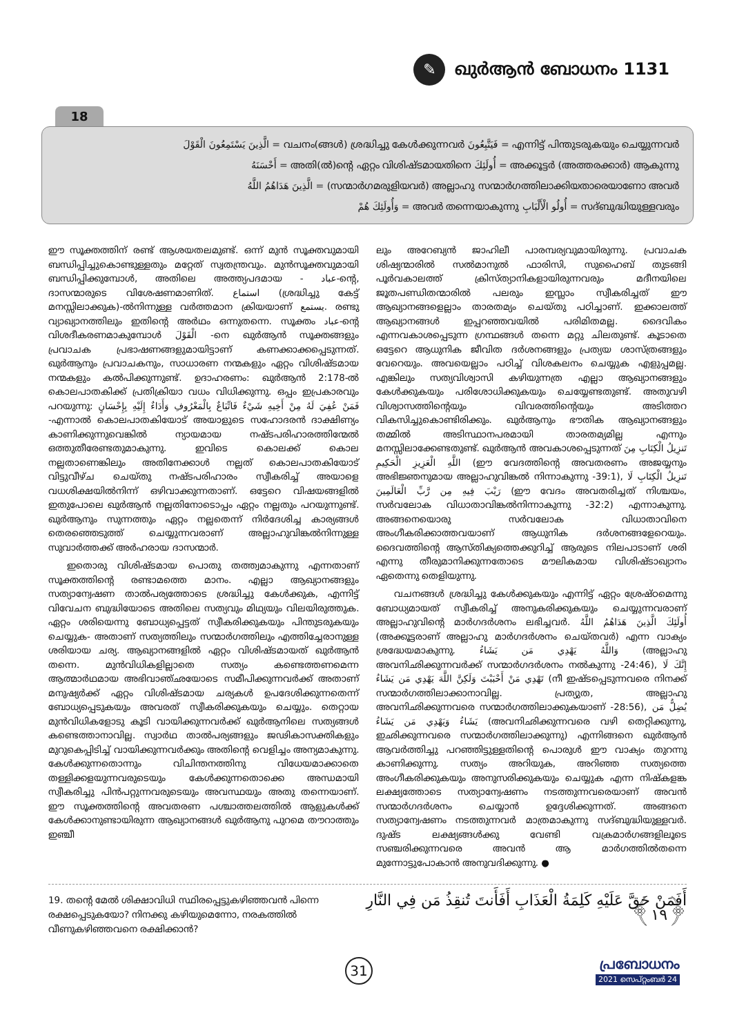✎ ഖുർആൻ ബോധനം 1131
18
الَّذِينَ يَسْتَمِعُونَ الْقَوْلَ = വചനം(ങ്ങൾ) ശ്രദ്ധിച്ചു കേൾക്കുന്നവർ فَيَتَّبِعُونَ = എന്നിട്ട് പിന്തുടരുകയും ചെയ്യുന്നവർ
أَحْسَنَهُ = അതി(ൽ)ന്റെ ഏറ്റം വിശിഷ്ടമായതിനെ أُولَئِكَ = അക്കൂട്ടർ (അത്തരക്കാർ) ആകുന്നു
الَّذِينَ هَدَاهُمُ اللَّهُ = (സന്മാർഗമരുളിയവർ) അല്ലാഹു സന്മാർഗത്തിലാക്കിയതാരെയാണോ അവർ
وَأُولَئِكَ هُمْ = അവർ തന്നെയാകുന്നു أُولُو الْأَلْبَابِ = സദ്ബുദ്ധിയുള്ളവരും
ഈ സൂക്തത്തിന് രണ്ട് ആശയതലമുണ്ട്. ഒന്ന് മുൻ സൂക്തവുമായി ബന്ധിപ്പിച്ചുകൊണ്ടുള്ളതും മറ്റേത് സ്വതന്ത്രവും. മുൻസൂക്തവുമായി ബന്ധിപ്പിക്കുമ്പോൾ, അതിലെ അത്ത്യപദമായ - عباد-ന്റെ, ദാസന്മാരുടെ വിശേഷണമാണിത്. استماع (ശ്രദ്ധിച്ചു കേട്ട് മനസ്സിലാക്കുക)-ൽനിന്നുള്ള വർത്തമാന ക്രിയയാണ് يستمع. രണ്ടു വ്യാഖ്യാനത്തിലും ഇതിന്റെ അർഥം ഒന്നുതന്നെ. സൂക്തം عباد-ന്റെ വിശദീകരണമാകുമ്പോൾ الْقَوْلَ -നെ ഖുർആൻ സൂക്തങ്ങളും പ്രവാചക പ്രഭാഷണങ്ങളുമായിട്ടാണ് കണക്കാക്കപ്പെടുന്നത്. ഖുർആനും പ്രവാചകനും, സാധാരണ നന്മകളും ഏറ്റം വിശിഷ്ടമായ നന്മകളും കൽപിക്കുന്നുണ്ട്. ഉദാഹരണം: ഖുർആൻ 2:178-ൽ കൊലപാതകിക്ക് പ്രതിക്രിയാ വധം വിധിക്കുന്നു. ഒപ്പം ഇപ്രകാരവും പറയുന്നു: فَمَنْ عُفِيَ لَهُ مِنْ أَخِيهِ شَيْءٌ فَاتِّبَاعٌ بِالْمَعْرُوفِ وَأَدَاءٌ إِلَيْهِ بِإِحْسَانٍ -എന്നാൽ കൊലപാതകിയോട് അയാളുടെ സഹോദരൻ ദാക്ഷിണ്യം കാണിക്കുന്നുവെങ്കിൽ ന്യായമായ നഷ്ടപരിഹാരത്തിന്മേൽ ഒത്തുതീരേണ്ടതുമാകുന്നു. ഇവിടെ കൊലക്ക് കൊല നല്ലതാണെങ്കിലും അതിനേക്കാൾ നല്ലത് കൊലപാതകിയോട് വിട്ടുവീഴ്ച ചെയ്തു നഷ്ടപരിഹാരം സ്വീകരിച്ച് അയാളെ വധശിക്ഷയിൽനിന്ന് ഒഴിവാക്കുന്നതാണ്. ഒട്ടേറെ വിഷയങ്ങളിൽ ഇതുപോലെ ഖുർആൻ നല്ലതിനോടൊപ്പം ഏറ്റം നല്ലതും പറയുന്നുണ്ട്. ഖുർആനും സുന്നത്തും ഏറ്റം നല്ലതെന്ന് നിർദേശിച്ച കാര്യങ്ങൾ തെരഞ്ഞെടുത്ത് ചെയ്യുന്നവരാണ് അല്ലാഹുവിങ്കൽനിന്നുള്ള സുവാർത്തക്ക് അർഹരായ ദാസന്മാർ.
ഇതൊരു വിശിഷ്ടമായ പൊതു തത്ത്വമാകുന്നു എന്നതാണ് സൂക്തത്തിന്റെ രണ്ടാമത്തെ മാനം. എല്ലാ ആഖ്യാനങ്ങളും സത്യാന്വേഷണ താൽപര്യത്തോടെ ശ്രദ്ധിച്ചു കേൾക്കുക, എന്നിട്ട് വിവേചന ബുദ്ധിയോടെ അതിലെ സത്യവും മിഥ്യയും വിലയിരുത്തുക. ഏറ്റം ശരിയെന്നു ബോധ്യപ്പെട്ടത് സ്വീകരിക്കുകയും പിന്തുടരുകയും ചെയ്യുക- അതാണ് സത്യത്തിലും സന്മാർഗത്തിലും എത്തിച്ചേരാനുള്ള ശരിയായ ചര്യ. ആഖ്യാനങ്ങളിൽ ഏറ്റം വിശിഷ്ടമായത് ഖുർആൻ തന്നെ. മുൻവിധികളില്ലാതെ സത്യം കണ്ടെത്തണമെന്ന ആത്മാർഥമായ അഭിവാഞ്ഛയോടെ സമീപിക്കുന്നവർക്ക് അതാണ് മനുഷ്യർക്ക് ഏറ്റം വിശിഷ്ടമായ ചര്യകൾ ഉപദേശിക്കുന്നതെന്ന് ബോധ്യപ്പെടുകയും അവരത് സ്വീകരിക്കുകയും ചെയ്യും. തെറ്റായ മുൻവിധികളോടു കൂടി വായിക്കുന്നവർക്ക് ഖുർആനിലെ സത്യങ്ങൾ കണ്ടെത്താനാവില്ല. സ്വാർഥ താൽപര്യങ്ങളും ജഢികാസക്തികളും മുറുകെപ്പിടിച്ച് വായിക്കുന്നവർക്കും അതിന്റെ വെളിച്ചം അന്യമാകുന്നു. കേൾക്കുന്നതൊന്നും വിചിന്തനത്തിനു വിധേയമാക്കാതെ തള്ളിക്കളയുന്നവരുടെയും കേൾക്കുന്നതൊക്കെ അന്ധമായി സ്വീകരിച്ചു പിൻപറ്റുന്നവരുടെയും അവസ്ഥയും അതു തന്നെയാണ്. ഈ സൂക്തത്തിന്റെ അവതരണ പശ്ചാത്തലത്തിൽ ആളുകൾക്ക് കേൾക്കാനുണ്ടായിരുന്ന ആഖ്യാനങ്ങൾ ഖുർആനു പുറമെ തൗറാത്തും ഇഞ്ചീ
ലും അറേബ്യൻ ജാഹിലീ പാരമ്പര്യവുമായിരുന്നു. പ്രവാചക ശിഷ്യന്മാരിൽ സൽമാനുൽ ഫാരിസി, സുഹൈബ് തുടങ്ങി പൂർവകാലത്ത് ക്രിസ്ത്യാനികളായിരുന്നവരും മദീനയിലെ ജൂതപണ്ഡിതന്മാരിൽ പലരും ഇസ്ലാം സ്വീകരിച്ചത് ഈ ആഖ്യാനങ്ങളെല്ലാം താരതമ്യം ചെയ്തു പഠിച്ചാണ്. ഇക്കാലത്ത് ആഖ്യാനങ്ങൾ ഇപ്പറഞ്ഞവയിൽ പരിമിതമല്ല. ദൈവികം എന്നവകാശപ്പെടുന്ന ഗ്രന്ഥങ്ങൾ തന്നെ മറ്റു ചിലതുണ്ട്. കൂടാതെ ഒട്ടേറെ ആധുനിക ജീവിത ദർശനങ്ങളും പ്രത്യയ ശാസ്ത്രങ്ങളും വേറെയും. അവയെല്ലാം പഠിച്ച് വിശകലനം ചെയ്യുക എളുപ്പമല്ല. എങ്കിലും സത്യവിശ്വാസി കഴിയുന്നത്ര എല്ലാ ആഖ്യാനങ്ങളും കേൾക്കുകയും പരിശോധിക്കുകയും ചെയ്യേണ്ടതുണ്ട്. അതുവഴി വിശ്വാസത്തിന്റെയും വിവരത്തിന്റെയും അടിത്തറ വികസിച്ചുകൊണ്ടിരിക്കും. ഖുർആനും ഭൗതിക ആഖ്യാനങ്ങളും തമ്മിൽ അടിസ്ഥാനപരമായി താരതമ്യമില്ല എന്നും മനസ്സിലാക്കേണ്ടതുണ്ട്. ഖുർആൻ അവകാശപ്പെടുന്നത് تَنزِيلُ الْكِتَابِ مِنَ اللَّهِ الْعَزِيزِ الْحَكِيمِ (ഈ വേദത്തിന്റെ അവതരണം അജയ്യനും അഭിജ്ഞനുമായ അല്ലാഹുവിങ്കൽ നിന്നാകുന്നു -39:1), تَنزِيلُ الْكِتَابِ لَا رَيْبَ فِيهِ مِن رَّبِّ الْعَالَمِينَ (ഈ വേദം അവതരിച്ചത് നിശ്ചയം, സർവലോക വിധാതാവിങ്കൽനിന്നാകുന്നു -32:2) എന്നാകുന്നു. അങ്ങനെയൊരു സർവലോക വിധാതാവിനെ അംഗീകരിക്കാത്തവയാണ് ആധുനിക ദർശനങ്ങളേറെയും. ദൈവത്തിന്റെ ആസ്തിക്യത്തെക്കുറിച്ച് ആരുടെ നിലപാടാണ് ശരി എന്നു തീരുമാനിക്കുന്നതോടെ മൗലികമായ വിശിഷ്ടാഖ്യാനം ഏതെന്നു തെളിയുന്നു.
വചനങ്ങൾ ശ്രദ്ധിച്ചു കേൾക്കുകയും എന്നിട്ട് ഏറ്റം ശ്രേഷ്ഠമെന്നു ബോധ്യമായത് സ്വീകരിച്ച് അനുകരിക്കുകയും ചെയ്യുന്നവരാണ് അല്ലാഹുവിന്റെ മാർഗദർശനം ലഭിച്ചവർ. أُولَئِكَ الَّذِينَ هَدَاهُمُ اللَّهُ (അക്കൂട്ടരാണ് അല്ലാഹു മാർഗദർശനം ചെയ്തവർ) എന്ന വാക്യം ശ്രദ്ധേയമാകുന്നു. وَاللَّهُ يَهْدِي مَن يَشَاءُ (അല്ലാഹു അവനിഛിക്കുന്നവർക്ക് സന്മാർഗദർശനം നൽകുന്നു -24:46), إِنَّكَ لَا تَهْدِي مَنْ أَحْبَبْتَ وَلَكِنَّ اللَّهَ يَهْدِي مَن يَشَاءُ (നീ ഇഷ്ടപ്പെടുന്നവരെ നിനക്ക് സന്മാർഗത്തിലാക്കാനാവില്ല. പ്രത്യുത, അല്ലാഹു അവനിഛിക്കുന്നവരെ സന്മാർഗത്തിലാക്കുകയാണ് -28:56), يُضِلُّ مَن يَشَاءُ وَيَهْدِي مَن يَشَاءُ (അവനിഛിക്കുന്നവരെ വഴി തെറ്റിക്കുന്നു, ഇഛിക്കുന്നവരെ സന്മാർഗത്തിലാക്കുന്നു) എന്നിങ്ങനെ ഖുർആൻ ആവർത്തിച്ചു പറഞ്ഞിട്ടുള്ളതിന്റെ പൊരുൾ ഈ വാക്യം തുറന്നു കാണിക്കുന്നു. സത്യം അറിയുക, അറിഞ്ഞ സത്യത്തെ അംഗീകരിക്കുകയും അനുസരിക്കുകയും ചെയ്യുക എന്ന നിഷ്കളങ്ക ലക്ഷ്യത്തോടെ സത്യാന്വേഷണം നടത്തുന്നവരെയാണ് അവൻ സന്മാർഗദർശനം ചെയ്യാൻ ഉദ്ദേശിക്കുന്നത്. അങ്ങനെ സത്യാന്വേഷണം നടത്തുന്നവർ മാത്രമാകുന്നു സദ്ബുദ്ധിയുള്ളവർ. ദുഷ്ട ലക്ഷ്യങ്ങൾക്കു വേണ്ടി വക്രമാർഗങ്ങളിലൂടെ സഞ്ചരിക്കുന്നവരെ അവൻ ആ മാർഗത്തിൽതന്നെ മുന്നോട്ടുപോകാൻ അനുവദിക്കുന്നു. ●
19. തന്റെ മേൽ ശിക്ഷാവിധി സ്ഥിരപ്പെട്ടുകഴിഞ്ഞവൻ പിന്നെ രക്ഷപ്പെടുകയോ? നിനക്കു കഴിയുമെന്നോ, നരകത്തിൽ വീണുകഴിഞ്ഞവനെ രക്ഷിക്കാൻ?
أَفَمَنْ حَقَّ عَلَيْهِ كَلِمَةُ الْعَذَابِ أَفَأَنتَ تُنقِذُ مَن فِي النَّارِ ﴿١٩﴾
31
പ്രബോധനം
2021 സെപ്റ്റംബർ 24